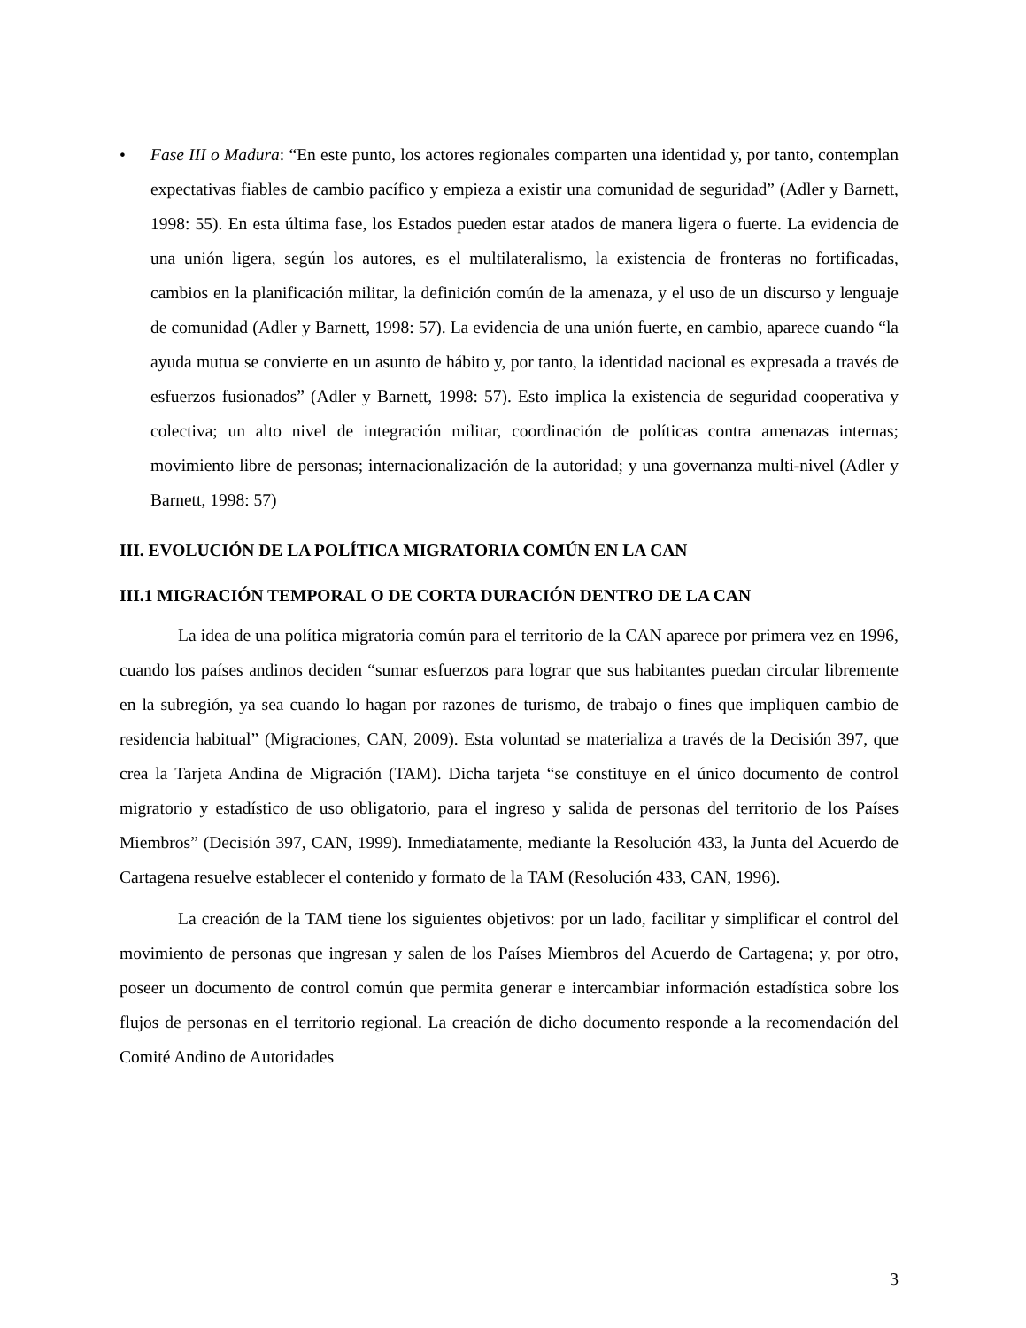• Fase III o Madura: “En este punto, los actores regionales comparten una identidad y, por tanto, contemplan expectativas fiables de cambio pacífico y empieza a existir una comunidad de seguridad” (Adler y Barnett, 1998: 55). En esta última fase, los Estados pueden estar atados de manera ligera o fuerte. La evidencia de una unión ligera, según los autores, es el multilateralismo, la existencia de fronteras no fortificadas, cambios en la planificación militar, la definición común de la amenaza, y el uso de un discurso y lenguaje de comunidad (Adler y Barnett, 1998: 57). La evidencia de una unión fuerte, en cambio, aparece cuando “la ayuda mutua se convierte en un asunto de hábito y, por tanto, la identidad nacional es expresada a través de esfuerzos fusionados” (Adler y Barnett, 1998: 57). Esto implica la existencia de seguridad cooperativa y colectiva; un alto nivel de integración militar, coordinación de políticas contra amenazas internas; movimiento libre de personas; internacionalización de la autoridad; y una governanza multi-nivel (Adler y Barnett, 1998: 57)
III. EVOLUCIÓN DE LA POLÍTICA MIGRATORIA COMÚN EN LA CAN
III.1 MIGRACIÓN TEMPORAL O DE CORTA DURACIÓN DENTRO DE LA CAN
La idea de una política migratoria común para el territorio de la CAN aparece por primera vez en 1996, cuando los países andinos deciden “sumar esfuerzos para lograr que sus habitantes puedan circular libremente en la subregión, ya sea cuando lo hagan por razones de turismo, de trabajo o fines que impliquen cambio de residencia habitual” (Migraciones, CAN, 2009). Esta voluntad se materializa a través de la Decisión 397, que crea la Tarjeta Andina de Migración (TAM). Dicha tarjeta “se constituye en el único documento de control migratorio y estadístico de uso obligatorio, para el ingreso y salida de personas del territorio de los Países Miembros” (Decisión 397, CAN, 1999). Inmediatamente, mediante la Resolución 433, la Junta del Acuerdo de Cartagena resuelve establecer el contenido y formato de la TAM (Resolución 433, CAN, 1996).
La creación de la TAM tiene los siguientes objetivos: por un lado, facilitar y simplificar el control del movimiento de personas que ingresan y salen de los Países Miembros del Acuerdo de Cartagena; y, por otro, poseer un documento de control común que permita generar e intercambiar información estadística sobre los flujos de personas en el territorio regional. La creación de dicho documento responde a la recomendación del Comité Andino de Autoridades
3